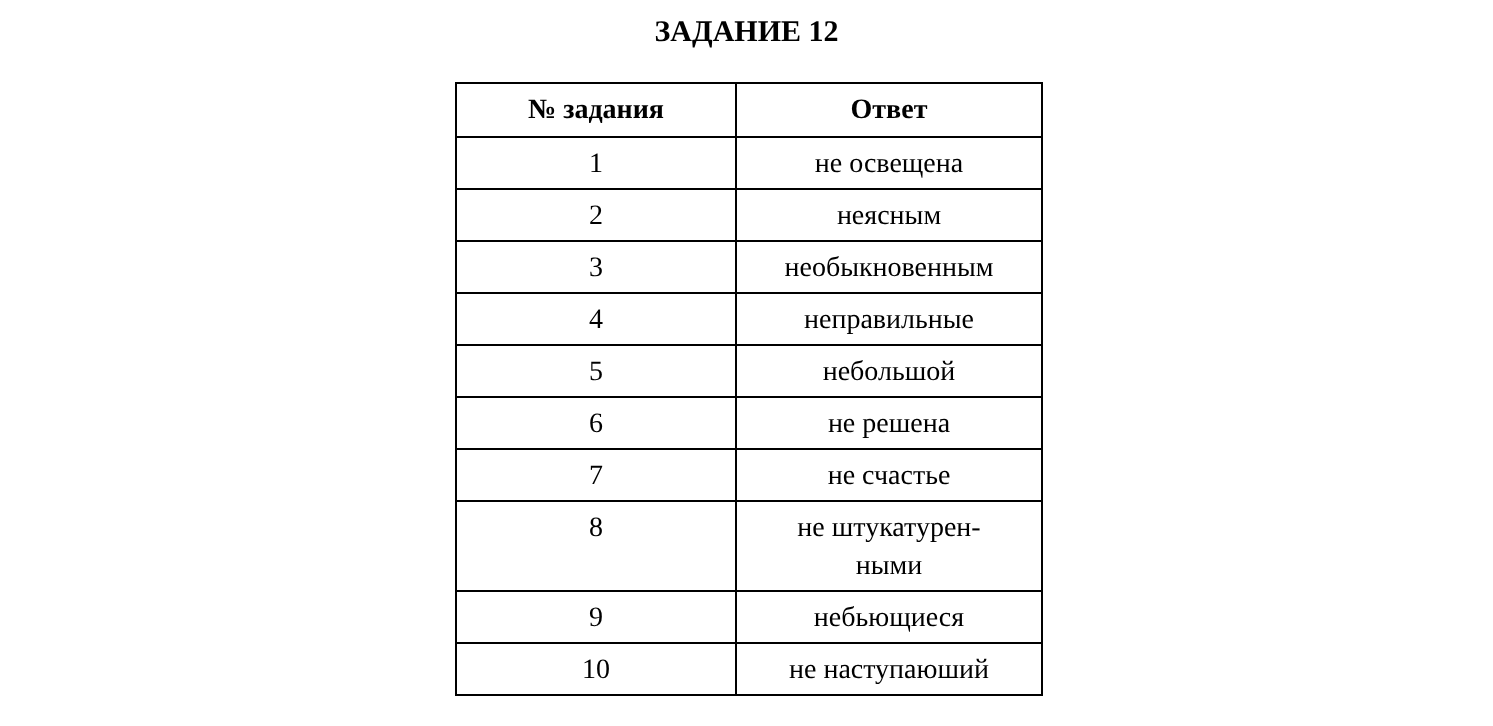ЗАДАНИЕ 12
| № задания | Ответ |
| --- | --- |
| 1 | не освещена |
| 2 | неясным |
| 3 | необыкновенным |
| 4 | неправильные |
| 5 | небольшой |
| 6 | не решена |
| 7 | не счастье |
| 8 | не штукатурен- ными |
| 9 | небьющиеся |
| 10 | не наступаюший |